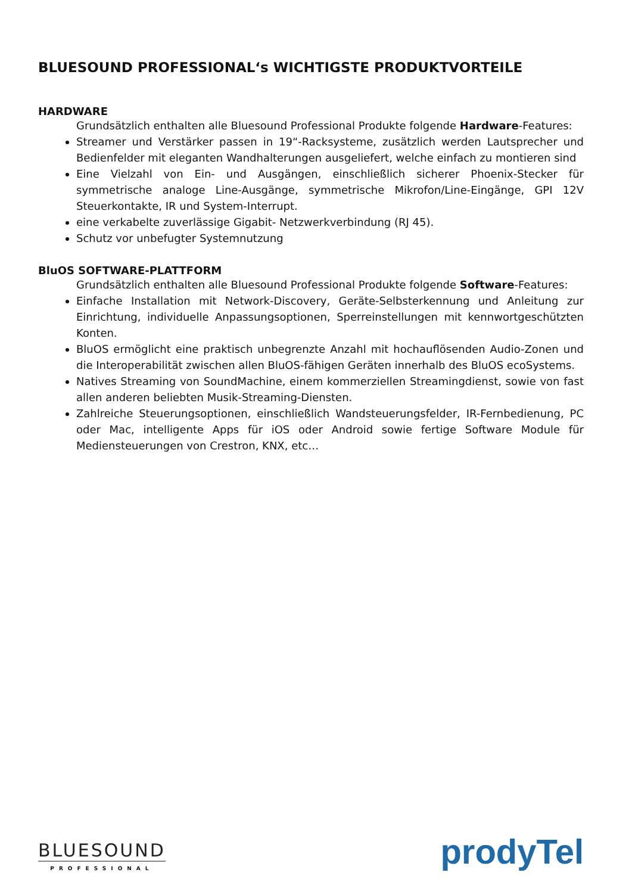BLUESOUND PROFESSIONAL‘s WICHTIGSTE PRODUKTVORTEILE
HARDWARE
Grundsätzlich enthalten alle Bluesound Professional Produkte folgende Hardware-Features:
Streamer und Verstärker passen in 19“-Racksysteme, zusätzlich werden Lautsprecher und Bedienfelder mit eleganten Wandhalterungen ausgeliefert, welche einfach zu montieren sind
Eine Vielzahl von Ein- und Ausgängen, einschließlich sicherer Phoenix-Stecker für symmetrische analoge Line-Ausgänge, symmetrische Mikrofon/Line-Eingänge, GPI 12V Steuerkontakte, IR und System-Interrupt.
eine verkabelte zuverlässige Gigabit- Netzwerkverbindung (RJ 45).
Schutz vor unbefugter Systemnutzung
BluOS SOFTWARE-PLATTFORM
Grundsätzlich enthalten alle Bluesound Professional Produkte folgende Software-Features:
Einfache Installation mit Network-Discovery, Geräte-Selbsterkennung und Anleitung zur Einrichtung, individuelle Anpassungsoptionen, Sperreinstellungen mit kennwortgeschützten Konten.
BluOS ermöglicht eine praktisch unbegrenzte Anzahl mit hochauflösenden Audio-Zonen und die Interoperabilität zwischen allen BluOS-fähigen Geräten innerhalb des BluOS ecoSystems.
Natives Streaming von SoundMachine, einem kommerziellen Streamingdienst, sowie von fast allen anderen beliebten Musik-Streaming-Diensten.
Zahlreiche Steuerungsoptionen, einschließlich Wandsteuerungsfelder, IR-Fernbedienung, PC oder Mac, intelligente Apps für iOS oder Android sowie fertige Software Module für Mediensteuerungen von Crestron, KNX, etc…
BLUESOUND
PROFESSIONAL
prodyTel